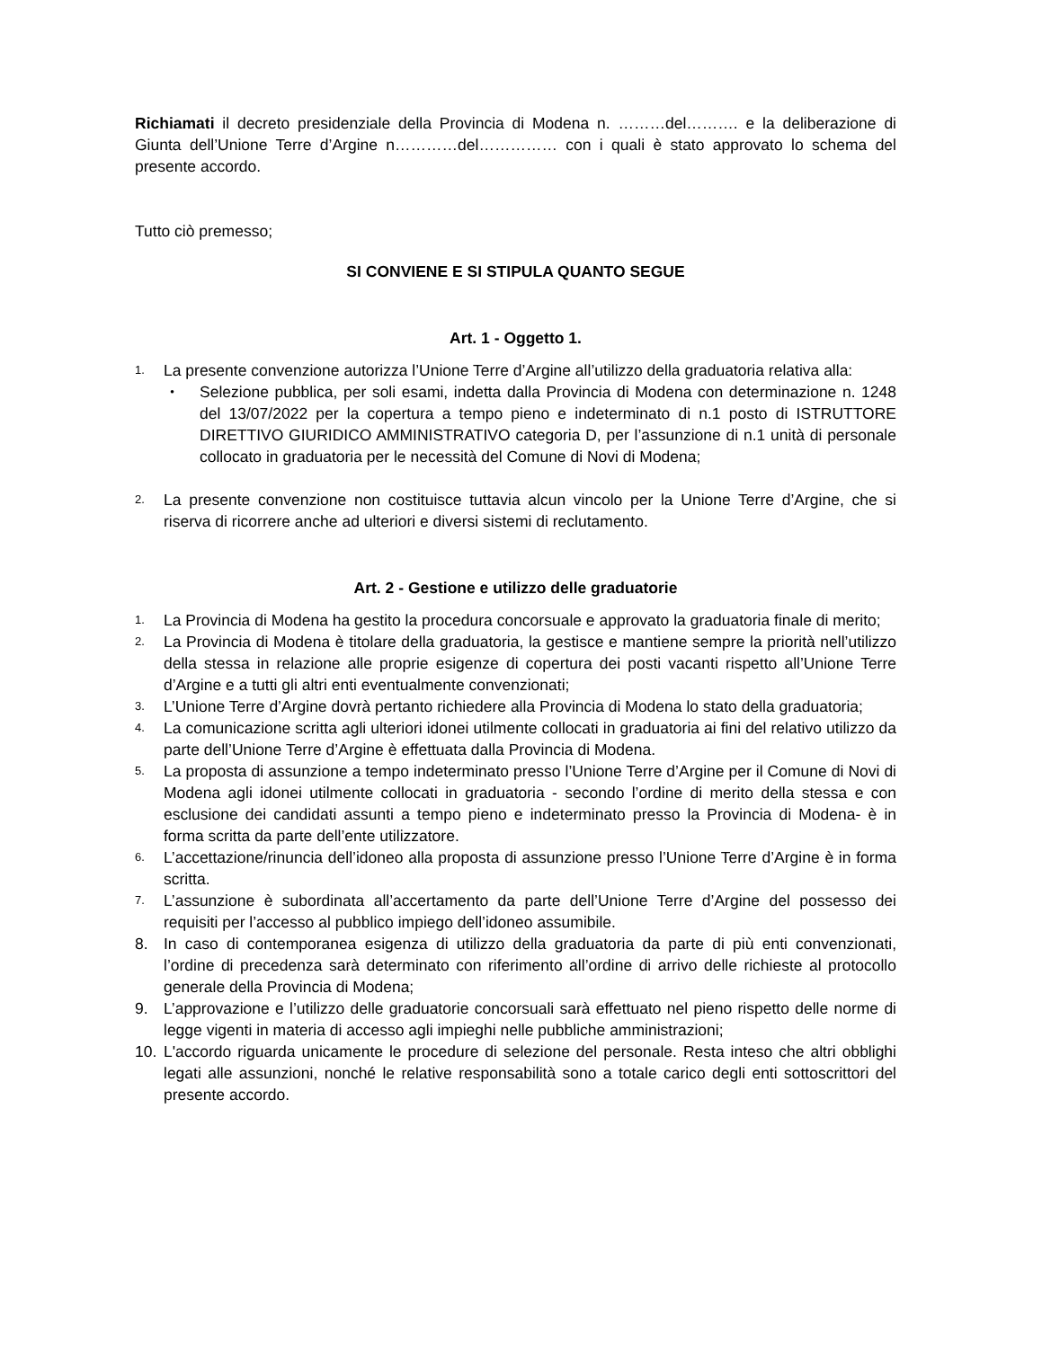Richiamati il decreto presidenziale della Provincia di Modena n. ………del………. e la deliberazione di Giunta dell’Unione Terre d’Argine n…………del…………… con i quali è stato approvato lo schema del presente accordo.
Tutto ciò premesso;
SI CONVIENE E SI STIPULA QUANTO SEGUE
Art. 1 - Oggetto 1.
1.
La presente convenzione autorizza l’Unione Terre d’Argine all’utilizzo della graduatoria relativa alla:
•
Selezione pubblica, per soli esami, indetta dalla Provincia di Modena con determinazione n. 1248 del 13/07/2022 per la copertura a tempo pieno e indeterminato di n.1 posto di ISTRUTTORE DIRETTIVO GIURIDICO AMMINISTRATIVO categoria D, per l’assunzione di n.1 unità di personale collocato in graduatoria per le necessità del Comune di Novi di Modena;
2.
La presente convenzione non costituisce tuttavia alcun vincolo per la Unione Terre d’Argine, che si riserva di ricorrere anche ad ulteriori e diversi sistemi di reclutamento.
Art. 2 - Gestione e utilizzo delle graduatorie
1.
La Provincia di Modena ha gestito la procedura concorsuale e approvato la graduatoria finale di merito;
2.
La Provincia di Modena è titolare della graduatoria, la gestisce e mantiene sempre la priorità nell’utilizzo della stessa in relazione alle proprie esigenze di copertura dei posti vacanti rispetto all’Unione Terre d’Argine e a tutti gli altri enti eventualmente convenzionati;
3.
L’Unione Terre d’Argine dovrà pertanto richiedere alla Provincia di Modena lo stato della graduatoria;
4.
La comunicazione scritta agli ulteriori idonei utilmente collocati in graduatoria ai fini del relativo utilizzo da parte dell’Unione Terre d’Argine è effettuata dalla Provincia di Modena.
5.
La proposta di assunzione a tempo indeterminato presso l’Unione Terre d’Argine per il Comune di Novi di Modena agli idonei utilmente collocati in graduatoria - secondo l’ordine di merito della stessa e con esclusione dei candidati assunti a tempo pieno e indeterminato presso la Provincia di Modena- è in forma scritta da parte dell’ente utilizzatore.
6.
L’accettazione/rinuncia dell’idoneo alla proposta di assunzione presso l’Unione Terre d’Argine è in forma scritta.
7.
L’assunzione è subordinata all’accertamento da parte dell’Unione Terre d’Argine del possesso dei requisiti per l’accesso al pubblico impiego dell’idoneo assumibile.
8. In caso di contemporanea esigenza di utilizzo della graduatoria da parte di più enti convenzionati, l’ordine di precedenza sarà determinato con riferimento all’ordine di arrivo delle richieste al protocollo generale della Provincia di Modena;
9. L’approvazione e l’utilizzo delle graduatorie concorsuali sarà effettuato nel pieno rispetto delle norme di legge vigenti in materia di accesso agli impieghi nelle pubbliche amministrazioni;
10. L'accordo riguarda unicamente le procedure di selezione del personale. Resta inteso che altri obblighi legati alle assunzioni, nonché le relative responsabilità sono a totale carico degli enti sottoscrittori del presente accordo.